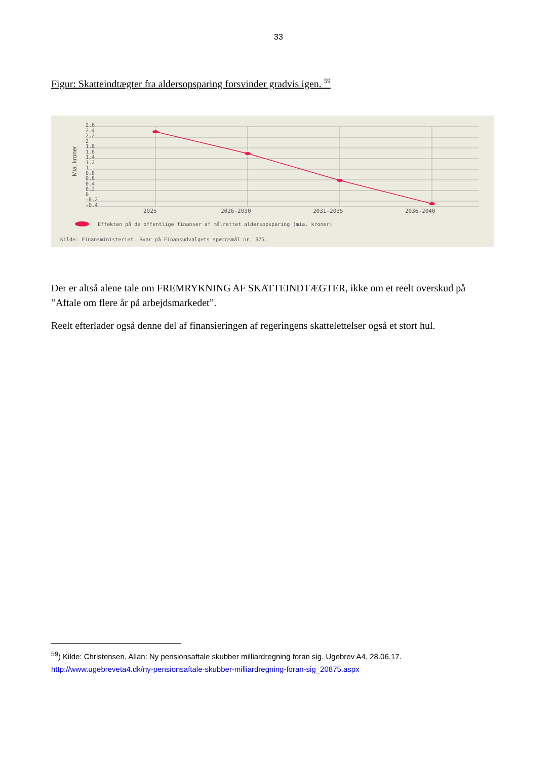33
Figur: Skatteindtægter fra aldersopsparing forsvinder gradvis igen. <sup>59</sup>
2.6
2.4
2.2
2
1.8
1.6
1.4
1.2
1
0.8
0.6
0.4
0.2
0
-0.2
-0.4
Mia. kroner
2025
2026-2030
2031-2035
2036-2040
Effekten på de offentlige finanser af målrettet aldersopsparing (mia. kroner)
Kilde: Finansministeriet. Svar på Finansudvalgets spørgsmål nr. 375.
Der er altså alene tale om FREMRYKNING AF SKATTEINDTÆGTER, ikke om et reelt overskud på ”Aftale om flere år på arbejdsmarkedet”.
Reelt efterlader også denne del af finansieringen af regeringens skattelettelser også et stort hul.
<sup>59</sup>) Kilde: Christensen, Allan: Ny pensionsaftale skubber milliardregning foran sig. Ugebrev A4, 28.06.17.
http://www.ugebreveta4.dk/ny-pensionsaftale-skubber-milliardregning-foran-sig_20875.aspx